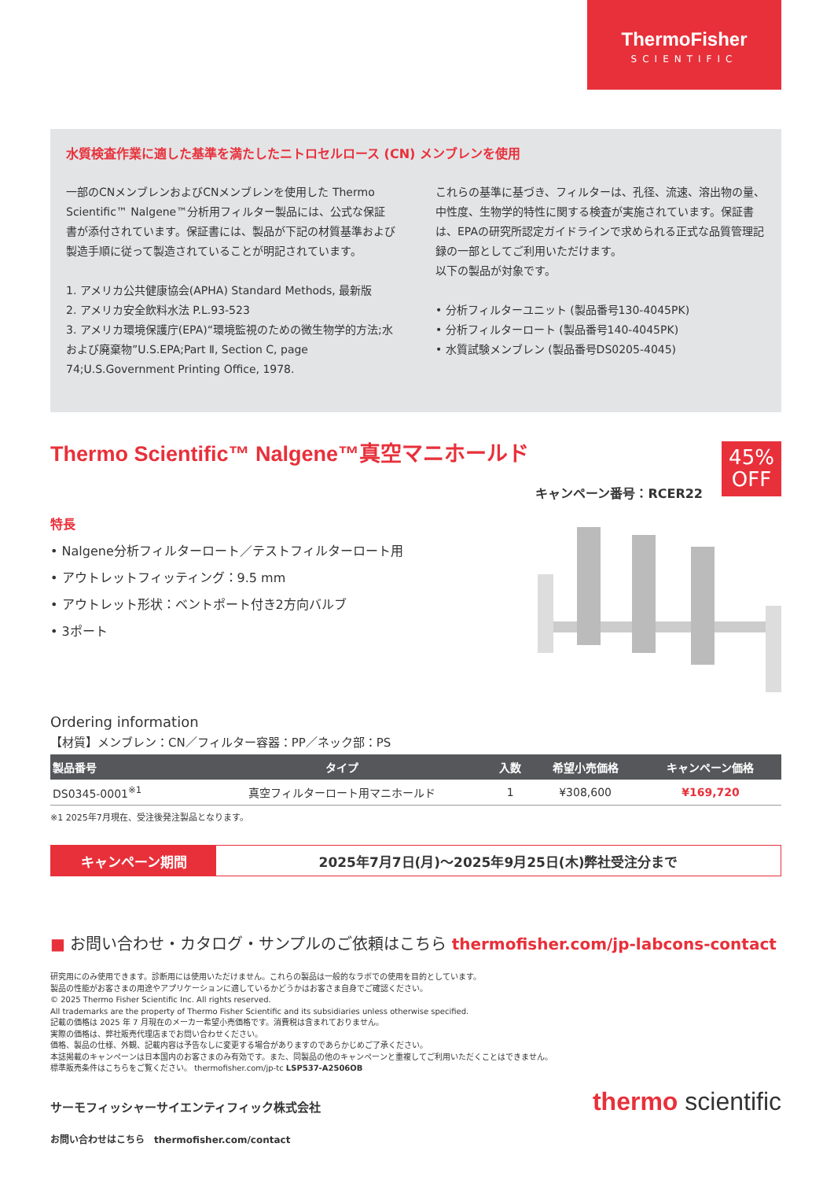ThermoFisher
SCIENTIFIC
水質検査作業に適した基準を満たしたニトロセルロース (CN) メンブレンを使用
一部のCNメンブレンおよびCNメンブレンを使用した Thermo Scientific™ Nalgene™分析用フィルター製品には、公式な保証書が添付されています。保証書には、製品が下記の材質基準および製造手順に従って製造されていることが明記されています。
1. アメリカ公共健康協会(APHA) Standard Methods, 最新版
2. アメリカ安全飲料水法 P.L.93-523
3. アメリカ環境保護庁(EPA)“環境監視のための微生物学的方法;水および廃棄物”U.S.EPA;Part Ⅱ, Section C, page 74;U.S.Government Printing Office, 1978.
これらの基準に基づき、フィルターは、孔径、流速、溶出物の量、中性度、生物学的特性に関する検査が実施されています。保証書は、EPAの研究所認定ガイドラインで求められる正式な品質管理記録の一部としてご利用いただけます。
以下の製品が対象です。
• 分析フィルターユニット (製品番号130-4045PK)
• 分析フィルターロート (製品番号140-4045PK)
• 水質試験メンブレン (製品番号DS0205-4045)
Thermo Scientific™ Nalgene™真空マニホールド
45%
OFF
キャンペーン番号：RCER22
特長
• Nalgene分析フィルターロート／テストフィルターロート用
• アウトレットフィッティング：9.5 mm
• アウトレット形状：ベントポート付き2方向バルブ
• 3ポート
Ordering information
【材質】メンブレン：CN／フィルター容器：PP／ネック部：PS
| 製品番号 | タイプ | 入数 | 希望小売価格 | キャンペーン価格 |
| --- | --- | --- | --- | --- |
| DS0345-0001<sup>※1</sup> | 真空フィルターロート用マニホールド | 1 | ¥308,600 | ¥169,720 |
※1 2025年7月現在、受注後発注製品となります。
キャンペーン期間 2025年7月7日(月)～2025年9月25日(木)弊社受注分まで
■ お問い合わせ・カタログ・サンプルのご依頼はこちら thermofisher.com/jp-labcons-contact
研究用にのみ使用できます。診断用には使用いただけません。これらの製品は一般的なラボでの使用を目的としています。
製品の性能がお客さまの用途やアプリケーションに適しているかどうかはお客さま自身でご確認ください。
© 2025 Thermo Fisher Scientific Inc. All rights reserved.
All trademarks are the property of Thermo Fisher Scientific and its subsidiaries unless otherwise specified.
記載の価格は 2025 年 7 月現在のメーカー希望小売価格です。消費税は含まれておりません。
実際の価格は、弊社販売代理店までお問い合わせください。
価格、製品の仕様、外観、記載内容は予告なしに変更する場合がありますのであらかじめご了承ください。
本誌掲載のキャンペーンは日本国内のお客さまのみ有効です。また、同製品の他のキャンペーンと重複してご利用いただくことはできません。
標準販売条件はこちらをご覧ください。 thermofisher.com/jp-tc LSP537-A2506OB
サーモフィッシャーサイエンティフィック株式会社 thermo scientific
お問い合わせはこちら　thermofisher.com/contact